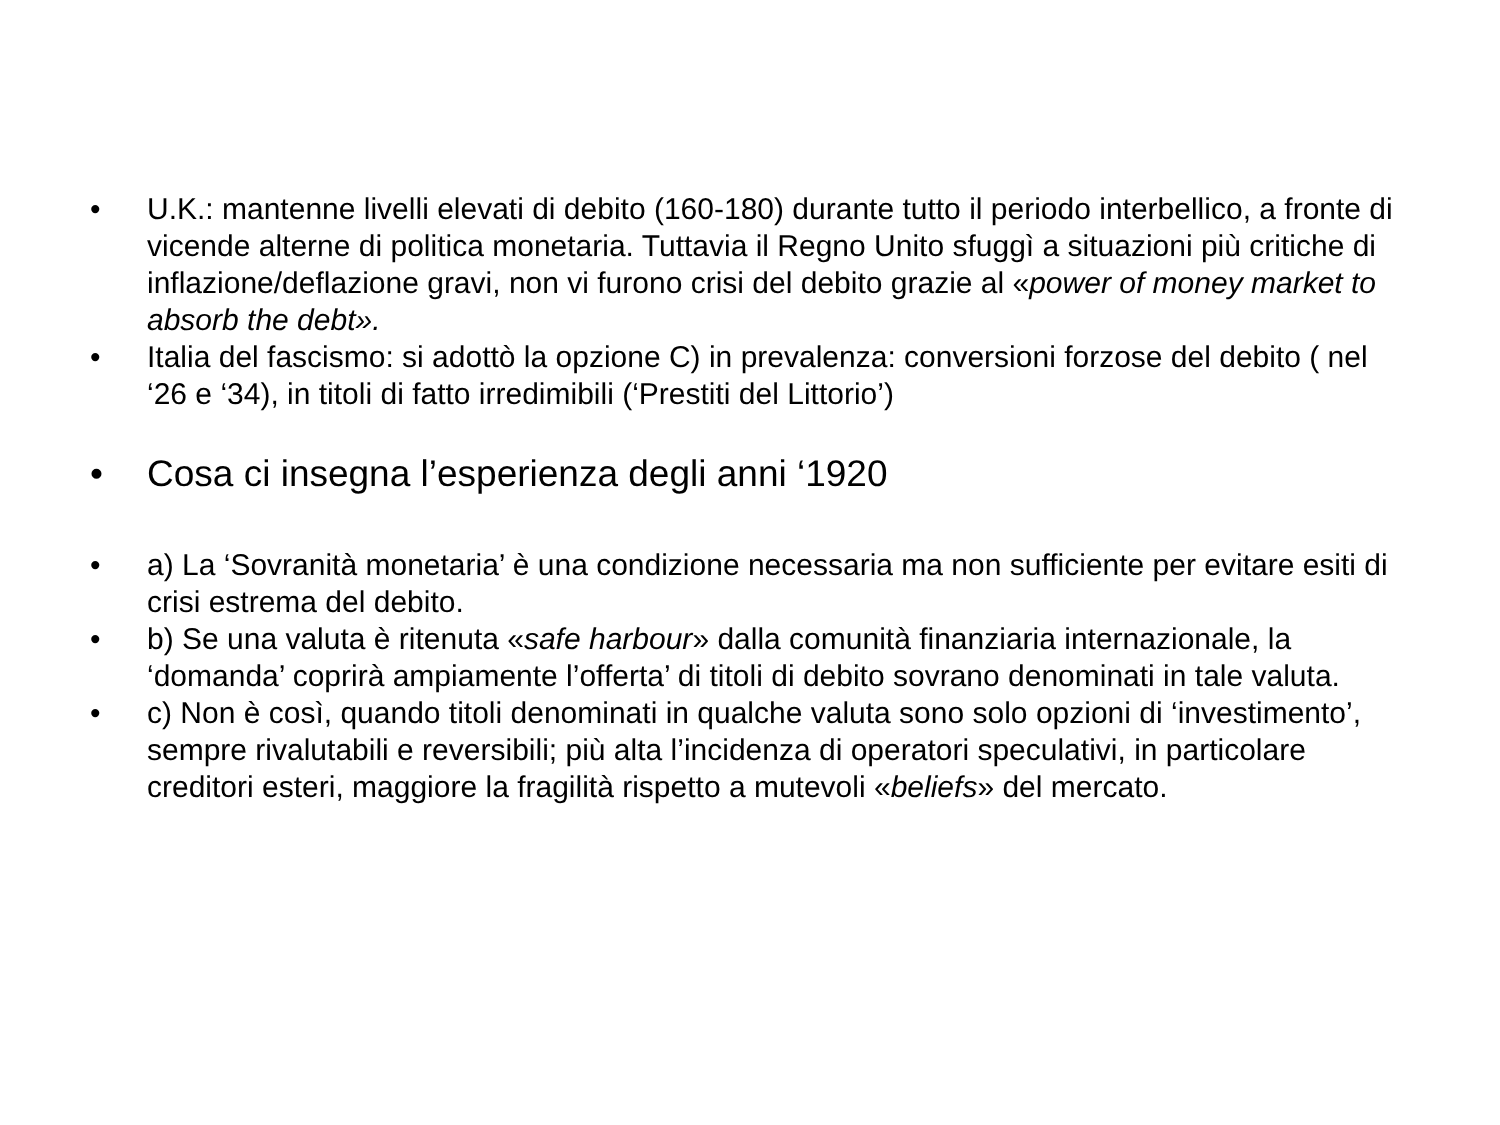• U.K.: mantenne livelli elevati di debito (160-180) durante tutto il periodo interbellico, a fronte di vicende alterne di politica monetaria. Tuttavia il Regno Unito sfuggì a situazioni più critiche di inflazione/deflazione gravi, non vi furono crisi del debito grazie al «power of money market to absorb the debt».
• Italia del fascismo: si adottò la opzione C) in prevalenza: conversioni forzose del debito ( nel ‘26 e ‘34), in titoli di fatto irredimibili (‘Prestiti del Littorio’)
• Cosa ci insegna l’esperienza degli anni ‘1920
• a) La ‘Sovranità monetaria’ è una condizione necessaria ma non sufficiente per evitare esiti di crisi estrema del debito.
• b) Se una valuta è ritenuta «safe harbour» dalla comunità finanziaria internazionale, la ‘domanda’ coprirà ampiamente l’offerta’ di titoli di debito sovrano denominati in tale valuta.
• c) Non è così, quando titoli denominati in qualche valuta sono solo opzioni di ‘investimento’, sempre rivalutabili e reversibili; più alta l’incidenza di operatori speculativi, in particolare creditori esteri, maggiore la fragilità rispetto a mutevoli «beliefs» del mercato.